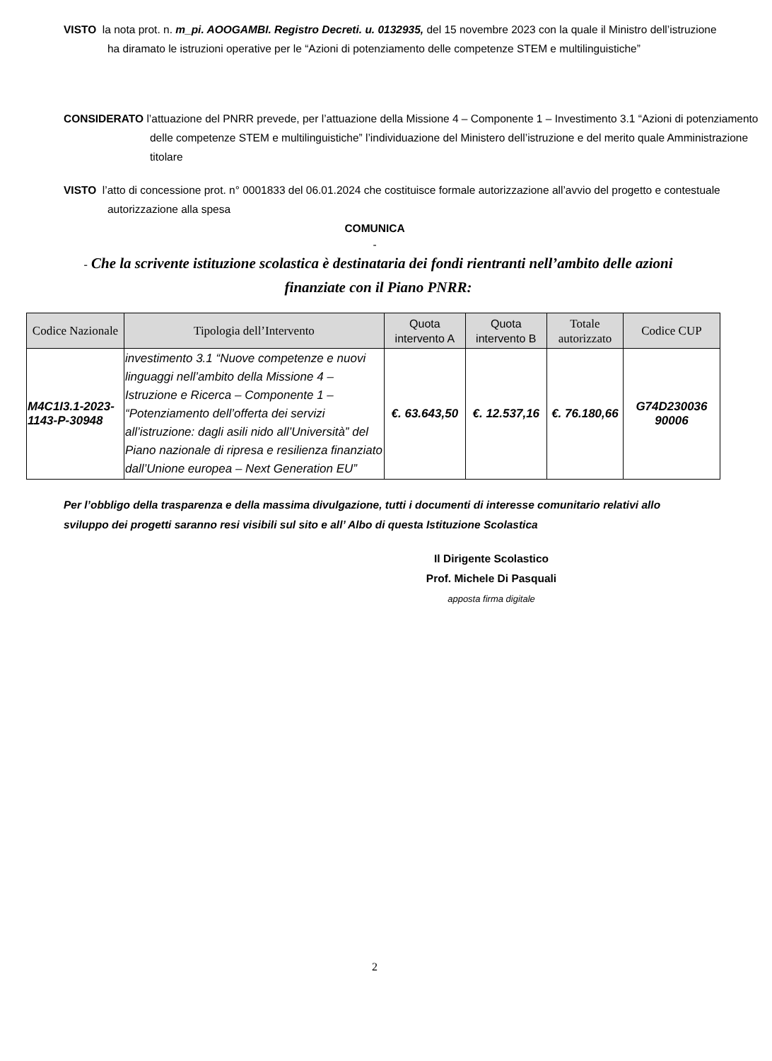VISTO la nota prot. n. m_pi. AOOGAMBI. Registro Decreti. u. 0132935, del 15 novembre 2023 con la quale il Ministro dell’istruzione ha diramato le istruzioni operative per le “Azioni di potenziamento delle competenze STEM e multilinguistiche”
CONSIDERATO l’attuazione del PNRR prevede, per l’attuazione della Missione 4 – Componente 1 – Investimento 3.1 “Azioni di potenziamento delle competenze STEM e multilinguistiche” l’individuazione del Ministero dell’istruzione e del merito quale Amministrazione titolare
VISTO l’atto di concessione prot. n° 0001833 del 06.01.2024 che costituisce formale autorizzazione all’avvio del progetto e contestuale autorizzazione alla spesa
COMUNICA
-
- Che la scrivente istituzione scolastica è destinataria dei fondi rientranti nell’ambito delle azioni finanziate con il Piano PNRR:
| Codice Nazionale | Tipologia dell’Intervento | Quota intervento A | Quota intervento B | Totale autorizzato | Codice CUP |
| --- | --- | --- | --- | --- | --- |
| M4C1I3.1-2023-1143-P-30948 | investimento 3.1 “Nuove competenze e nuovi linguaggi nell’ambito della Missione 4 – Istruzione e Ricerca – Componente 1 – “Potenziamento dell’offerta dei servizi all’istruzione: dagli asili nido all’Università” del Piano nazionale di ripresa e resilienza finanziato dall’Unione europea – Next Generation EU” | €. 63.643,50 | €. 12.537,16 | €. 76.180,66 | G74D230036 90006 |
Per l’obbligo della trasparenza e della massima divulgazione, tutti i documenti di interesse comunitario relativi allo sviluppo dei progetti saranno resi visibili sul sito e all’ Albo di questa Istituzione Scolastica
Il Dirigente Scolastico
Prof. Michele Di Pasquali
apposta firma digitale
2